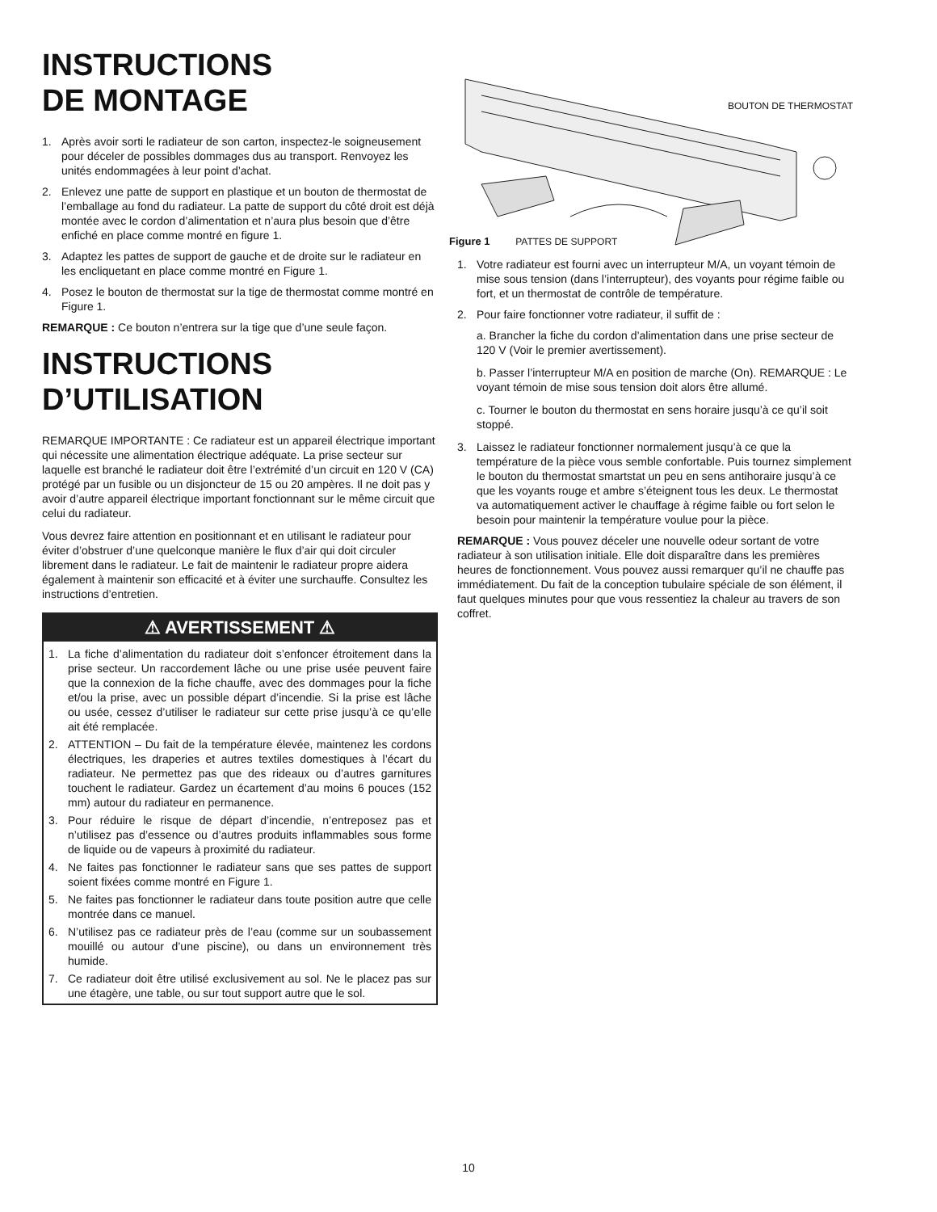INSTRUCTIONS
DE MONTAGE
1. Après avoir sorti le radiateur de son carton, inspectez-le soigneusement pour déceler de possibles dommages dus au transport. Renvoyez les unités endommagées à leur point d’achat.
2. Enlevez une patte de support en plastique et un bouton de thermostat de l’emballage au fond du radiateur. La patte de support du côté droit est déjà montée avec le cordon d’alimentation et n’aura plus besoin que d’être enfiché en place comme montré en figure 1.
3. Adaptez les pattes de support de gauche et de droite sur le radiateur en les encliquetant en place comme montré en Figure 1.
4. Posez le bouton de thermostat sur la tige de thermostat comme montré en Figure 1.
REMARQUE : Ce bouton n’entrera sur la tige que d’une seule façon.
INSTRUCTIONS
D’UTILISATION
REMARQUE IMPORTANTE : Ce radiateur est un appareil électrique important qui nécessite une alimentation électrique adéquate. La prise secteur sur laquelle est branché le radiateur doit être l’extrémité d’un circuit en 120 V (CA) protégé par un fusible ou un disjoncteur de 15 ou 20 ampères. Il ne doit pas y avoir d’autre appareil électrique important fonctionnant sur le même circuit que celui du radiateur.
Vous devrez faire attention en positionnant et en utilisant le radiateur pour éviter d’obstruer d’une quelconque manière le flux d’air qui doit circuler librement dans le radiateur. Le fait de maintenir le radiateur propre aidera également à maintenir son efficacité et à éviter une surchauffe. Consultez les instructions d’entretien.
⚠ AVERTISSEMENT ⚠
1. La fiche d’alimentation du radiateur doit s’enfoncer étroitement dans la prise secteur. Un raccordement lâche ou une prise usée peuvent faire que la connexion de la fiche chauffe, avec des dommages pour la fiche et/ou la prise, avec un possible départ d’incendie. Si la prise est lâche ou usée, cessez d’utiliser le radiateur sur cette prise jusqu’à ce qu’elle ait été remplacée.
2. ATTENTION – Du fait de la température élevée, maintenez les cordons électriques, les draperies et autres textiles domestiques à l’écart du radiateur. Ne permettez pas que des rideaux ou d’autres garnitures touchent le radiateur. Gardez un écartement d’au moins 6 pouces (152 mm) autour du radiateur en permanence.
3. Pour réduire le risque de départ d’incendie, n’entreposez pas et n’utilisez pas d’essence ou d’autres produits inflammables sous forme de liquide ou de vapeurs à proximité du radiateur.
4. Ne faites pas fonctionner le radiateur sans que ses pattes de support soient fixées comme montré en Figure 1.
5. Ne faites pas fonctionner le radiateur dans toute position autre que celle montrée dans ce manuel.
6. N’utilisez pas ce radiateur près de l’eau (comme sur un soubassement mouillé ou autour d’une piscine), ou dans un environnement très humide.
7. Ce radiateur doit être utilisé exclusivement au sol. Ne le placez pas sur une étagère, une table, ou sur tout support autre que le sol.
BOUTON DE THERMOSTAT
Figure 1 PATTES DE SUPPORT
1. Votre radiateur est fourni avec un interrupteur M/A, un voyant témoin de mise sous tension (dans l’interrupteur), des voyants pour régime faible ou fort, et un thermostat de contrôle de température.
2. Pour faire fonctionner votre radiateur, il suffit de :
a. Brancher la fiche du cordon d’alimentation dans une prise secteur de 120 V (Voir le premier avertissement).
b. Passer l’interrupteur M/A en position de marche (On). REMARQUE : Le voyant témoin de mise sous tension doit alors être allumé.
c. Tourner le bouton du thermostat en sens horaire jusqu’à ce qu’il soit stoppé.
3. Laissez le radiateur fonctionner normalement jusqu’à ce que la température de la pièce vous semble confortable. Puis tournez simplement le bouton du thermostat smartstat un peu en sens antihoraire jusqu’à ce que les voyants rouge et ambre s’éteignent tous les deux. Le thermostat va automatiquement activer le chauffage à régime faible ou fort selon le besoin pour maintenir la température voulue pour la pièce.
REMARQUE : Vous pouvez déceler une nouvelle odeur sortant de votre radiateur à son utilisation initiale. Elle doit disparaître dans les premières heures de fonctionnement. Vous pouvez aussi remarquer qu’il ne chauffe pas immédiatement. Du fait de la conception tubulaire spéciale de son élément, il faut quelques minutes pour que vous ressentiez la chaleur au travers de son coffret.
10